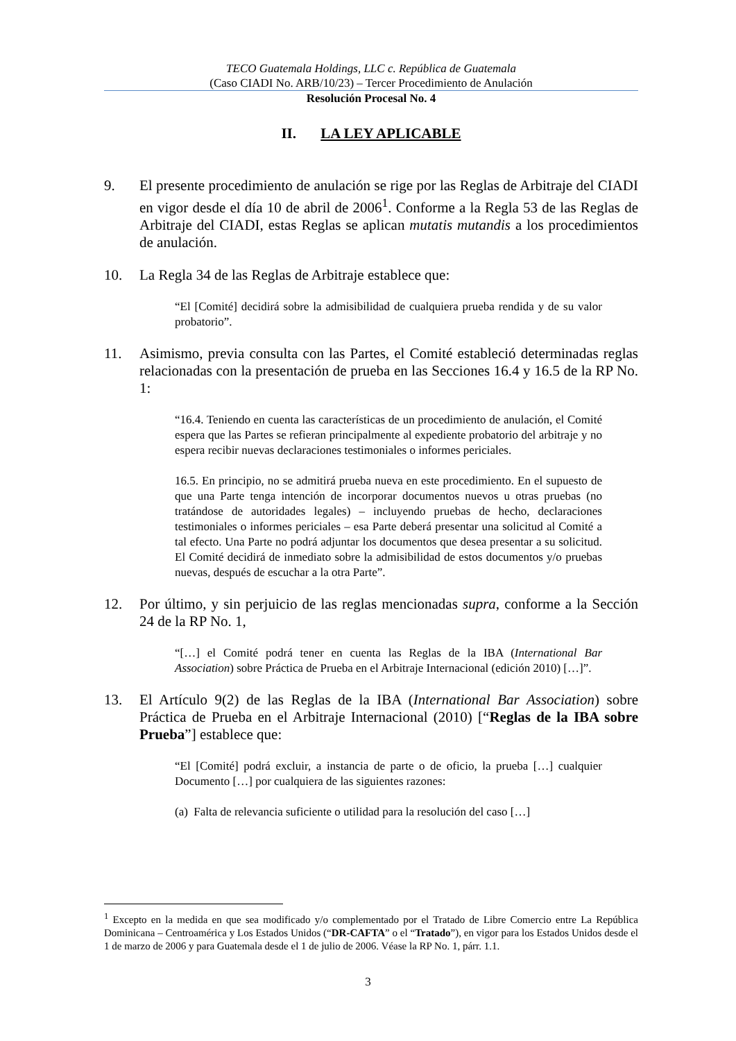TECO Guatemala Holdings, LLC c. República de Guatemala
(Caso CIADI No. ARB/10/23) – Tercer Procedimiento de Anulación
Resolución Procesal No. 4
II. LA LEY APLICABLE
9. El presente procedimiento de anulación se rige por las Reglas de Arbitraje del CIADI en vigor desde el día 10 de abril de 2006<sup>1</sup>. Conforme a la Regla 53 de las Reglas de Arbitraje del CIADI, estas Reglas se aplican mutatis mutandis a los procedimientos de anulación.
10. La Regla 34 de las Reglas de Arbitraje establece que:
“El [Comité] decidirá sobre la admisibilidad de cualquiera prueba rendida y de su valor probatorio”.
11. Asimismo, previa consulta con las Partes, el Comité estableció determinadas reglas relacionadas con la presentación de prueba en las Secciones 16.4 y 16.5 de la RP No. 1:
“16.4. Teniendo en cuenta las características de un procedimiento de anulación, el Comité espera que las Partes se refieran principalmente al expediente probatorio del arbitraje y no espera recibir nuevas declaraciones testimoniales o informes periciales.
16.5. En principio, no se admitirá prueba nueva en este procedimiento. En el supuesto de que una Parte tenga intención de incorporar documentos nuevos u otras pruebas (no tratándose de autoridades legales) – incluyendo pruebas de hecho, declaraciones testimoniales o informes periciales – esa Parte deberá presentar una solicitud al Comité a tal efecto. Una Parte no podrá adjuntar los documentos que desea presentar a su solicitud. El Comité decidirá de inmediato sobre la admisibilidad de estos documentos y/o pruebas nuevas, después de escuchar a la otra Parte”.
12. Por último, y sin perjuicio de las reglas mencionadas supra, conforme a la Sección 24 de la RP No. 1,
“[…] el Comité podrá tener en cuenta las Reglas de la IBA (International Bar Association) sobre Práctica de Prueba en el Arbitraje Internacional (edición 2010) […]”.
13. El Artículo 9(2) de las Reglas de la IBA (International Bar Association) sobre Práctica de Prueba en el Arbitraje Internacional (2010) [“Reglas de la IBA sobre Prueba”] establece que:
“El [Comité] podrá excluir, a instancia de parte o de oficio, la prueba […] cualquier Documento […] por cualquiera de las siguientes razones:
(a) Falta de relevancia suficiente o utilidad para la resolución del caso […]
<sup>1</sup> Excepto en la medida en que sea modificado y/o complementado por el Tratado de Libre Comercio entre La República Dominicana – Centroamérica y Los Estados Unidos (“DR-CAFTA” o el “Tratado”), en vigor para los Estados Unidos desde el 1 de marzo de 2006 y para Guatemala desde el 1 de julio de 2006. Véase la RP No. 1, párr. 1.1.
3